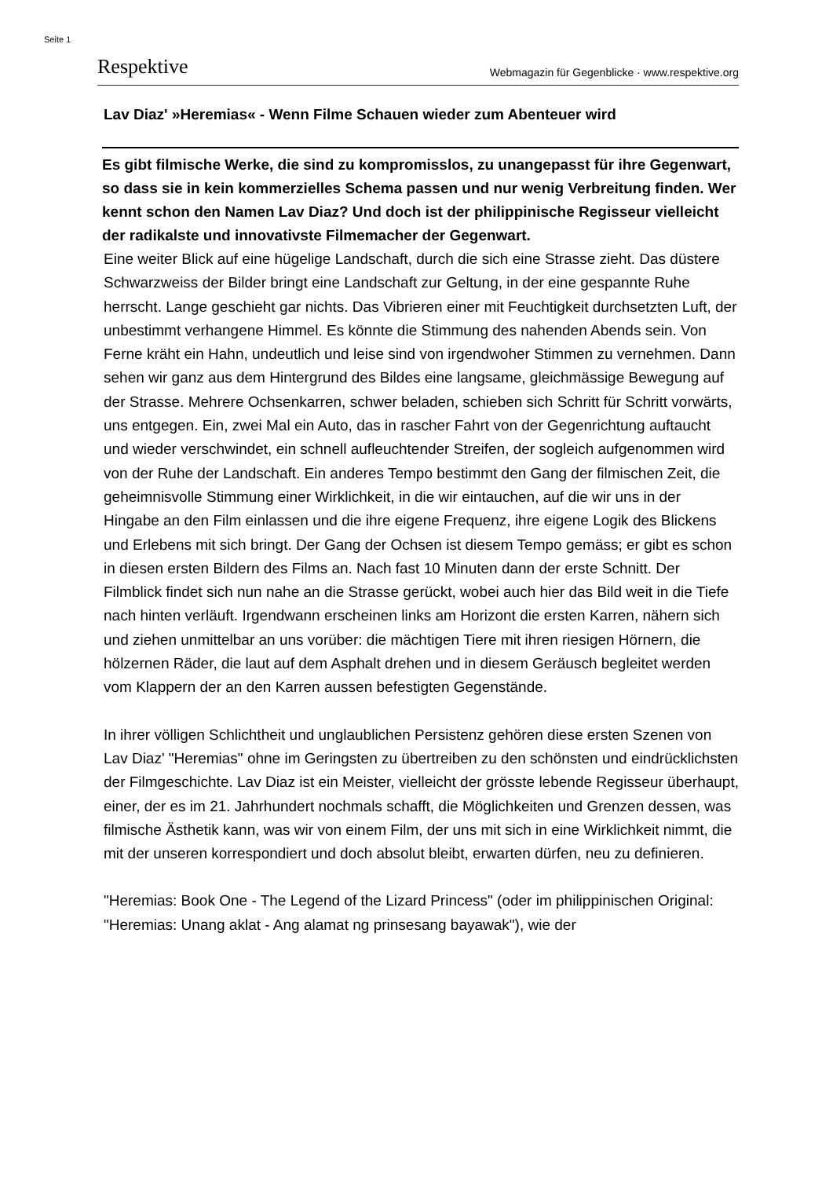Seite 1
Respektive Webmagazin für Gegenblicke · www.respektive.org
Lav Diaz' »Heremias« - Wenn Filme Schauen wieder zum Abenteuer wird
Es gibt filmische Werke, die sind zu kompromisslos, zu unangepasst für ihre Gegenwart, so dass sie in kein kommerzielles Schema passen und nur wenig Verbreitung finden. Wer kennt schon den Namen Lav Diaz? Und doch ist der philippinische Regisseur vielleicht der radikalste und innovativste Filmemacher der Gegenwart.
Eine weiter Blick auf eine hügelige Landschaft, durch die sich eine Strasse zieht. Das düstere Schwarzweiss der Bilder bringt eine Landschaft zur Geltung, in der eine gespannte Ruhe herrscht. Lange geschieht gar nichts. Das Vibrieren einer mit Feuchtigkeit durchsetzten Luft, der unbestimmt verhangene Himmel. Es könnte die Stimmung des nahenden Abends sein. Von Ferne kräht ein Hahn, undeutlich und leise sind von irgendwoher Stimmen zu vernehmen. Dann sehen wir ganz aus dem Hintergrund des Bildes eine langsame, gleichmässige Bewegung auf der Strasse. Mehrere Ochsenkarren, schwer beladen, schieben sich Schritt für Schritt vorwärts, uns entgegen. Ein, zwei Mal ein Auto, das in rascher Fahrt von der Gegenrichtung auftaucht und wieder verschwindet, ein schnell aufleuchtender Streifen, der sogleich aufgenommen wird von der Ruhe der Landschaft. Ein anderes Tempo bestimmt den Gang der filmischen Zeit, die geheimnisvolle Stimmung einer Wirklichkeit, in die wir eintauchen, auf die wir uns in der Hingabe an den Film einlassen und die ihre eigene Frequenz, ihre eigene Logik des Blickens und Erlebens mit sich bringt. Der Gang der Ochsen ist diesem Tempo gemäss; er gibt es schon in diesen ersten Bildern des Films an. Nach fast 10 Minuten dann der erste Schnitt. Der Filmblick findet sich nun nahe an die Strasse gerückt, wobei auch hier das Bild weit in die Tiefe nach hinten verläuft. Irgendwann erscheinen links am Horizont die ersten Karren, nähern sich und ziehen unmittelbar an uns vorüber: die mächtigen Tiere mit ihren riesigen Hörnern, die hölzernen Räder, die laut auf dem Asphalt drehen und in diesem Geräusch begleitet werden vom Klappern der an den Karren aussen befestigten Gegenstände.
In ihrer völligen Schlichtheit und unglaublichen Persistenz gehören diese ersten Szenen von Lav Diaz' "Heremias" ohne im Geringsten zu übertreiben zu den schönsten und eindrücklichsten der Filmgeschichte. Lav Diaz ist ein Meister, vielleicht der grösste lebende Regisseur überhaupt, einer, der es im 21. Jahrhundert nochmals schafft, die Möglichkeiten und Grenzen dessen, was filmische Ästhetik kann, was wir von einem Film, der uns mit sich in eine Wirklichkeit nimmt, die mit der unseren korrespondiert und doch absolut bleibt, erwarten dürfen, neu zu definieren.
"Heremias: Book One - The Legend of the Lizard Princess" (oder im philippinischen Original: "Heremias: Unang aklat - Ang alamat ng prinsesang bayawak"), wie der